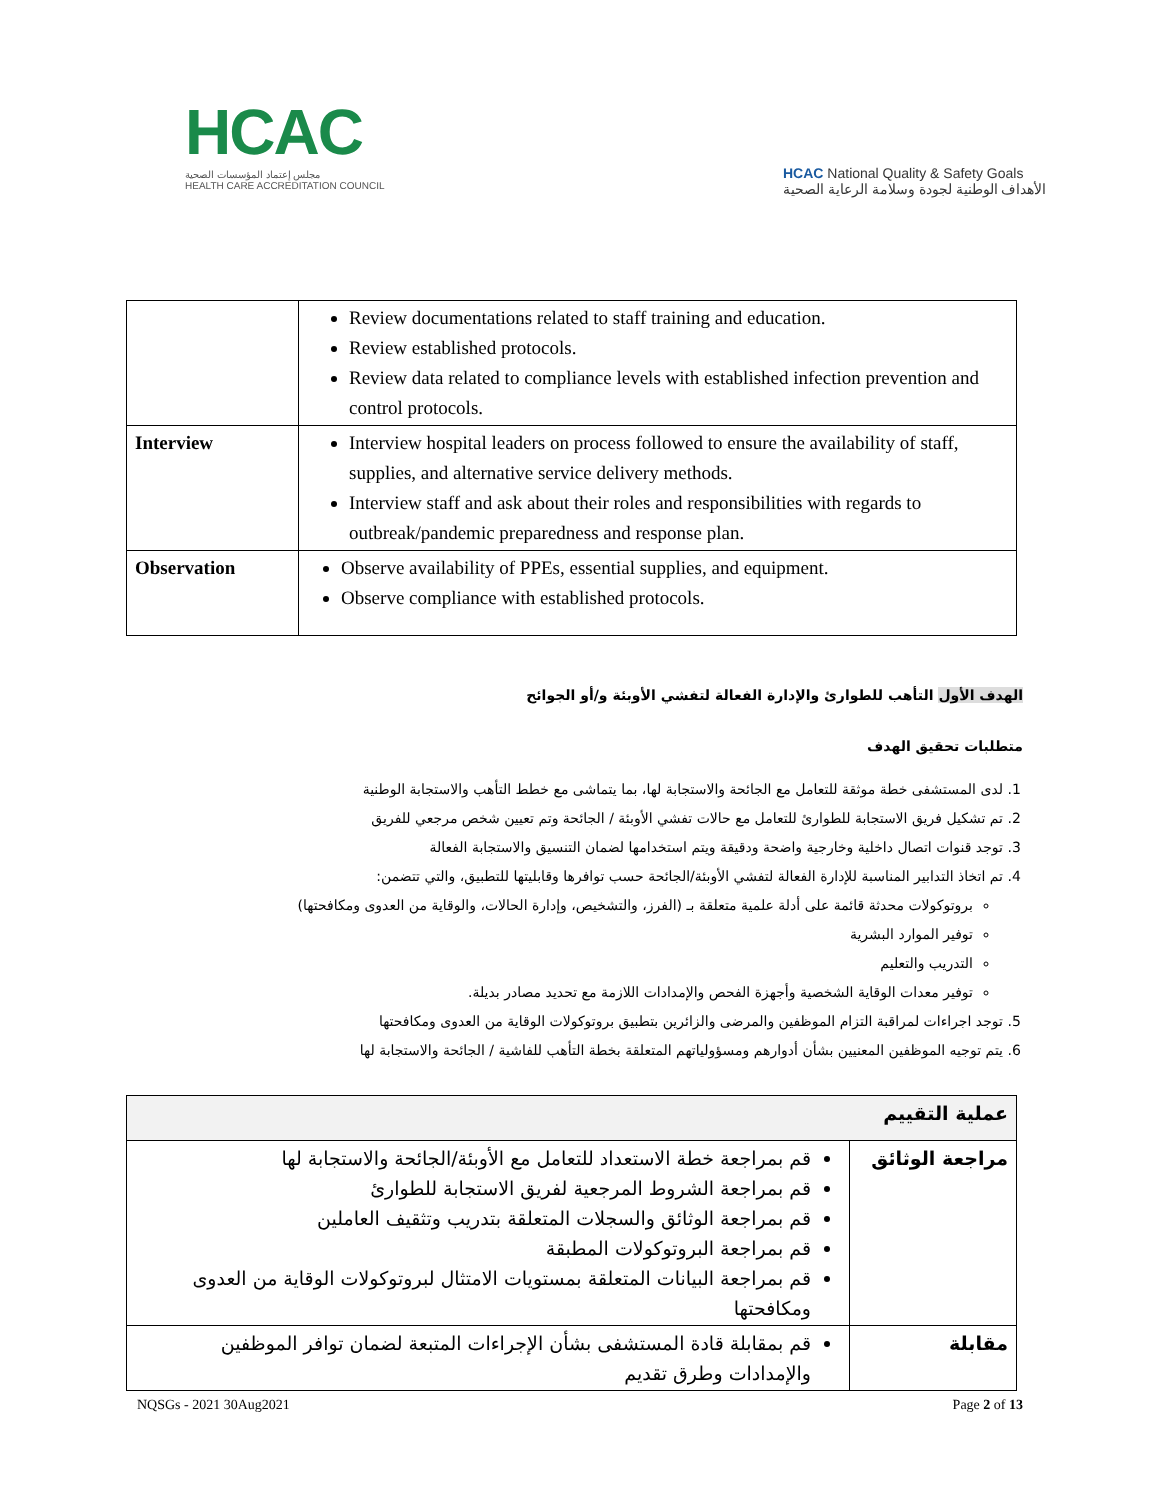HCAC
مجلس إعتماد المؤسسات الصحية
HEALTH CARE ACCREDITATION COUNCIL
HCAC National Quality & Safety Goals
الأهداف الوطنية لجودة وسلامة الرعاية الصحية
| | Review documentations related to staff training and education. Review established protocols. Review data related to compliance levels with established infection prevention and control protocols. |
| Interview | Interview hospital leaders on process followed to ensure the availability of staff, supplies, and alternative service delivery methods. Interview staff and ask about their roles and responsibilities with regards to outbreak/pandemic preparedness and response plan. |
| Observation | Observe availability of PPEs, essential supplies, and equipment. Observe compliance with established protocols. |
الهدف الأول التأهب للطوارئ والإدارة الفعالة لتفشي الأوبئة و/أو الجوائح
متطلبات تحقيق الهدف
1. لدى المستشفى خطة موثقة للتعامل مع الجائحة والاستجابة لها، بما يتماشى مع خطط التأهب والاستجابة الوطنية
2. تم تشكيل فريق الاستجابة للطوارئ للتعامل مع حالات تفشي الأوبئة / الجائحة وتم تعيين شخص مرجعي للفريق
3. توجد قنوات اتصال داخلية وخارجية واضحة ودقيقة ويتم استخدامها لضمان التنسيق والاستجابة الفعالة
4. تم اتخاذ التدابير المناسبة للإدارة الفعالة لتفشي الأوبئة/الجائحة حسب توافرها وقابليتها للتطبيق، والتي تتضمن:
بروتوكولات محدثة قائمة على أدلة علمية متعلقة بـ (الفرز، والتشخيص، وإدارة الحالات، والوقاية من العدوى ومكافحتها)
توفير الموارد البشرية
التدريب والتعليم
توفير معدات الوقاية الشخصية وأجهزة الفحص والإمدادات اللازمة مع تحديد مصادر بديلة.
5. توجد اجراءات لمراقبة التزام الموظفين والمرضى والزائرين بتطبيق بروتوكولات الوقاية من العدوى ومكافحتها
6. يتم توجيه الموظفين المعنيين بشأن أدوارهم ومسؤولياتهم المتعلقة بخطة التأهب للفاشية / الجائحة والاستجابة لها
| عملية التقييم | |
| مراجعة الوثائق | قم بمراجعة خطة الاستعداد للتعامل مع الأوبئة/الجائحة والاستجابة لها قم بمراجعة الشروط المرجعية لفريق الاستجابة للطوارئ قم بمراجعة الوثائق والسجلات المتعلقة بتدريب وتثقيف العاملين قم بمراجعة البروتوكولات المطبقة قم بمراجعة البيانات المتعلقة بمستويات الامتثال لبروتوكولات الوقاية من العدوى ومكافحتها |
| مقابلة | قم بمقابلة قادة المستشفى بشأن الإجراءات المتبعة لضمان توافر الموظفين والإمدادات وطرق تقديم |
NQSGs - 2021 30Aug2021 Page 2 of 13